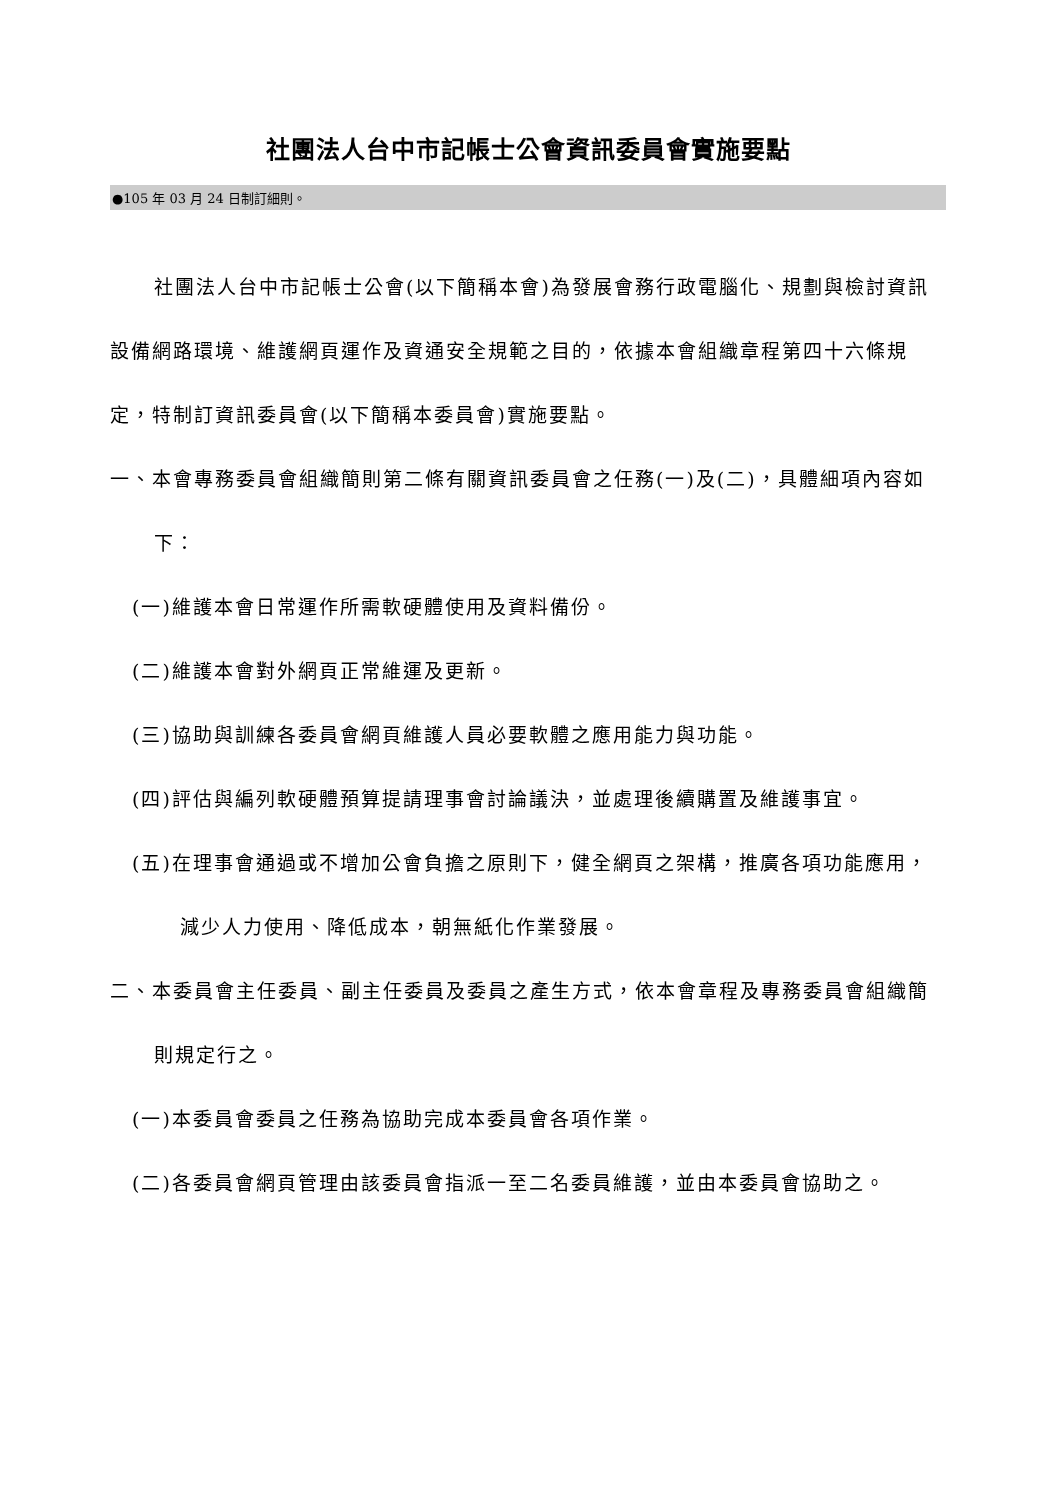社團法人台中市記帳士公會資訊委員會實施要點
●105 年 03 月 24 日制訂細則。
社團法人台中市記帳士公會(以下簡稱本會)為發展會務行政電腦化、規劃與檢討資訊設備網路環境、維護網頁運作及資通安全規範之目的，依據本會組織章程第四十六條規定，特制訂資訊委員會(以下簡稱本委員會)實施要點。
一、本會專務委員會組織簡則第二條有關資訊委員會之任務(一)及(二)，具體細項內容如下：
(一)維護本會日常運作所需軟硬體使用及資料備份。
(二)維護本會對外網頁正常維運及更新。
(三)協助與訓練各委員會網頁維護人員必要軟體之應用能力與功能。
(四)評估與編列軟硬體預算提請理事會討論議決，並處理後續購置及維護事宜。
(五)在理事會通過或不增加公會負擔之原則下，健全網頁之架構，推廣各項功能應用，減少人力使用、降低成本，朝無紙化作業發展。
二、本委員會主任委員、副主任委員及委員之產生方式，依本會章程及專務委員會組織簡則規定行之。
(一)本委員會委員之任務為協助完成本委員會各項作業。
(二)各委員會網頁管理由該委員會指派一至二名委員維護，並由本委員會協助之。